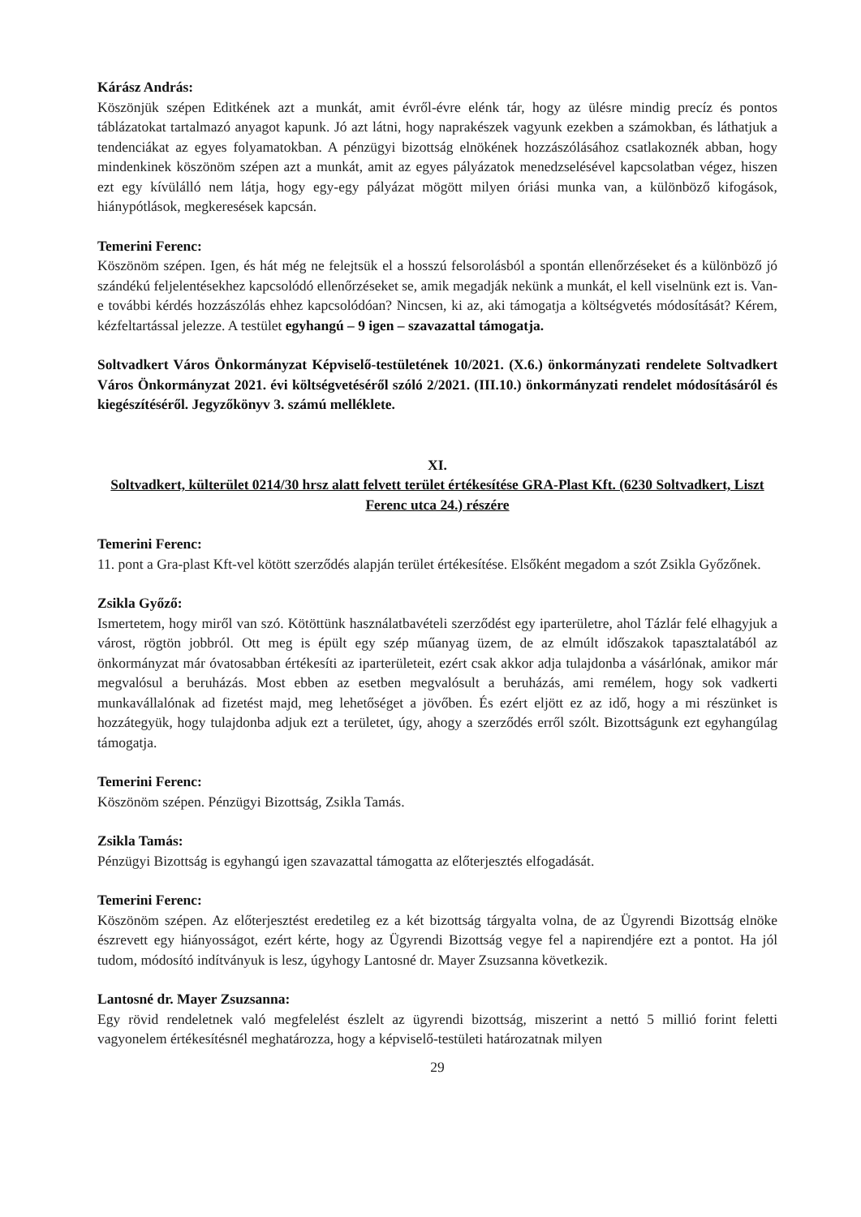Kárász András:
Köszönjük szépen Editkének azt a munkát, amit évről-évre elénk tár, hogy az ülésre mindig precíz és pontos táblázatokat tartalmazó anyagot kapunk. Jó azt látni, hogy naprakészek vagyunk ezekben a számokban, és láthatjuk a tendenciákat az egyes folyamatokban. A pénzügyi bizottság elnökének hozzászólásához csatlakoznék abban, hogy mindenkinek köszönöm szépen azt a munkát, amit az egyes pályázatok menedzselésével kapcsolatban végez, hiszen ezt egy kívülálló nem látja, hogy egy-egy pályázat mögött milyen óriási munka van, a különböző kifogások, hiánypótlások, megkeresések kapcsán.
Temerini Ferenc:
Köszönöm szépen. Igen, és hát még ne felejtsük el a hosszú felsorolásból a spontán ellenőrzéseket és a különböző jó szándékú feljelentésekhez kapcsolódó ellenőrzéseket se, amik megadják nekünk a munkát, el kell viselnünk ezt is. Van-e további kérdés hozzászólás ehhez kapcsolódóan? Nincsen, ki az, aki támogatja a költségvetés módosítását? Kérem, kézfeltartással jelezze. A testület egyhangú – 9 igen – szavazattal támogatja.
Soltvadkert Város Önkormányzat Képviselő-testületének 10/2021. (X.6.) önkormányzati rendelete Soltvadkert Város Önkormányzat 2021. évi költségvetéséről szóló 2/2021. (III.10.) önkormányzati rendelet módosításáról és kiegészítéséről. Jegyzőkönyv 3. számú melléklete.
XI.
Soltvadkert, külterület 0214/30 hrsz alatt felvett terület értékesítése GRA-Plast Kft. (6230 Soltvadkert, Liszt Ferenc utca 24.) részére
Temerini Ferenc:
11. pont a Gra-plast Kft-vel kötött szerződés alapján terület értékesítése. Elsőként megadom a szót Zsikla Győzőnek.
Zsikla Győző:
Ismertetem, hogy miről van szó. Kötöttünk használatbavételi szerződést egy iparterületre, ahol Tázlár felé elhagyjuk a várost, rögtön jobbról. Ott meg is épült egy szép műanyag üzem, de az elmúlt időszakok tapasztalatából az önkormányzat már óvatosabban értékesíti az iparterületeit, ezért csak akkor adja tulajdonba a vásárlónak, amikor már megvalósul a beruházás. Most ebben az esetben megvalósult a beruházás, ami remélem, hogy sok vadkerti munkavállalónak ad fizetést majd, meg lehetőséget a jövőben. És ezért eljött ez az idő, hogy a mi részünket is hozzátegyük, hogy tulajdonba adjuk ezt a területet, úgy, ahogy a szerződés erről szólt. Bizottságunk ezt egyhangúlag támogatja.
Temerini Ferenc:
Köszönöm szépen. Pénzügyi Bizottság, Zsikla Tamás.
Zsikla Tamás:
Pénzügyi Bizottság is egyhangú igen szavazattal támogatta az előterjesztés elfogadását.
Temerini Ferenc:
Köszönöm szépen. Az előterjesztést eredetileg ez a két bizottság tárgyalta volna, de az Ügyrendi Bizottság elnöke észrevett egy hiányosságot, ezért kérte, hogy az Ügyrendi Bizottság vegye fel a napirendjére ezt a pontot. Ha jól tudom, módosító indítványuk is lesz, úgyhogy Lantosné dr. Mayer Zsuzsanna következik.
Lantosné dr. Mayer Zsuzsanna:
Egy rövid rendeletnek való megfelelést észlelt az ügyrendi bizottság, miszerint a nettó 5 millió forint feletti vagyonelem értékesítésnél meghatározza, hogy a képviselő-testületi határozatnak milyen
29